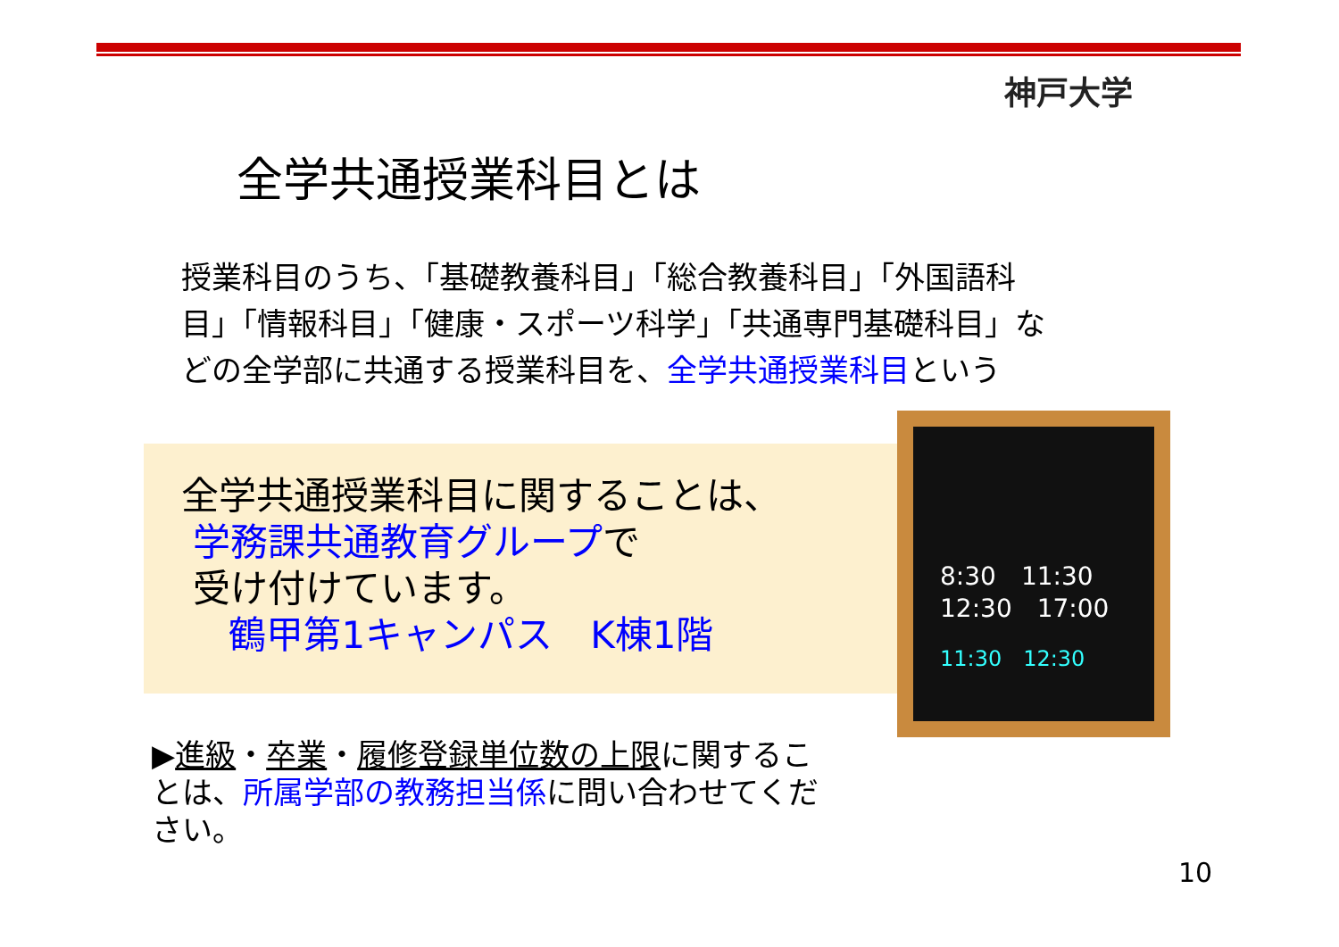神戸大学
全学共通授業科目とは
授業科目のうち、「基礎教養科目」「総合教養科目」「外国語科目」「情報科目」「健康・スポーツ科学」「共通専門基礎科目」などの全学部に共通する授業科目を、全学共通授業科目という
全学共通授業科目に関することは、
学務課共通教育グループで
受け付けています。
鶴甲第1キャンパス　K棟1階
8:30　11:30
12:30　17:00
11:30　12:30
▶進級・卒業・履修登録単位数の上限に関することは、所属学部の教務担当係に問い合わせてください。
10